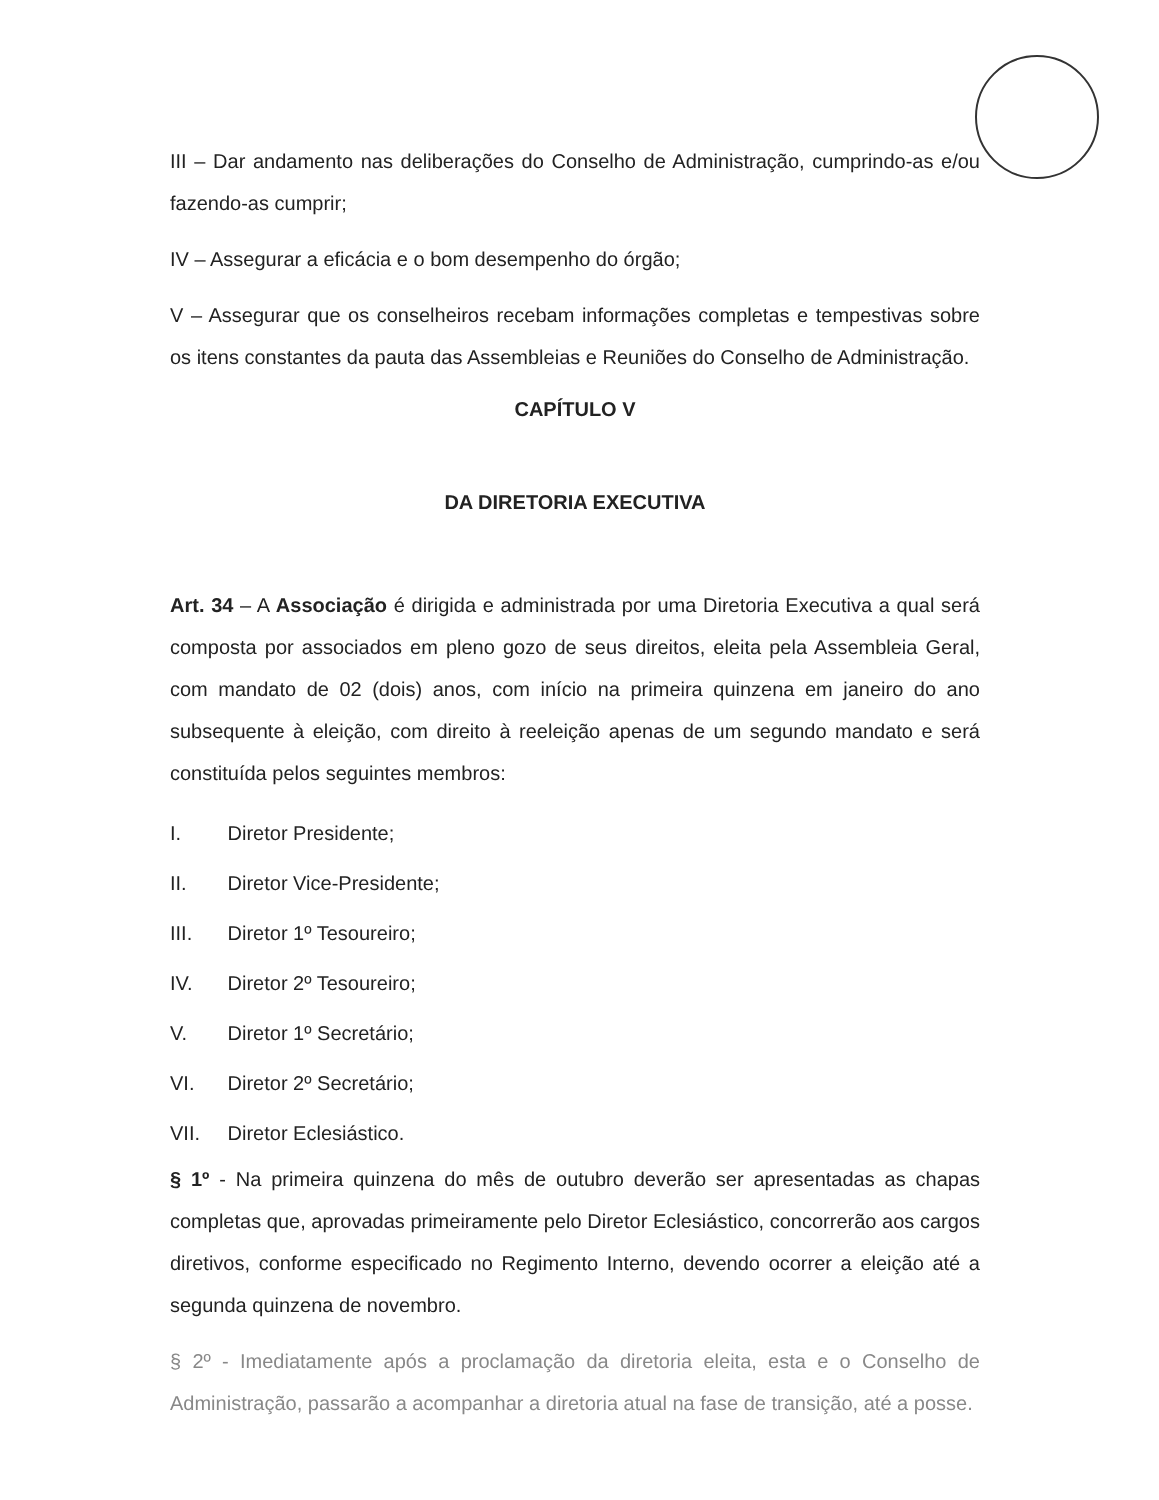III – Dar andamento nas deliberações do Conselho de Administração, cumprindo-as e/ou fazendo-as cumprir;
IV – Assegurar a eficácia e o bom desempenho do órgão;
V – Assegurar que os conselheiros recebam informações completas e tempestivas sobre os itens constantes da pauta das Assembleias e Reuniões do Conselho de Administração.
CAPÍTULO V
DA DIRETORIA EXECUTIVA
Art. 34 – A Associação é dirigida e administrada por uma Diretoria Executiva a qual será composta por associados em pleno gozo de seus direitos, eleita pela Assembleia Geral, com mandato de 02 (dois) anos, com início na primeira quinzena em janeiro do ano subsequente à eleição, com direito à reeleição apenas de um segundo mandato e será constituída pelos seguintes membros:
I. Diretor Presidente;
II. Diretor Vice-Presidente;
III. Diretor 1º Tesoureiro;
IV. Diretor 2º Tesoureiro;
V. Diretor 1º Secretário;
VI. Diretor 2º Secretário;
VII. Diretor Eclesiástico.
§ 1º - Na primeira quinzena do mês de outubro deverão ser apresentadas as chapas completas que, aprovadas primeiramente pelo Diretor Eclesiástico, concorrerão aos cargos diretivos, conforme especificado no Regimento Interno, devendo ocorrer a eleição até a segunda quinzena de novembro.
§ 2º - Imediatamente após a proclamação da diretoria eleita, esta e o Conselho de Administração, passarão a acompanhar a diretoria atual na fase de transição, até a posse.